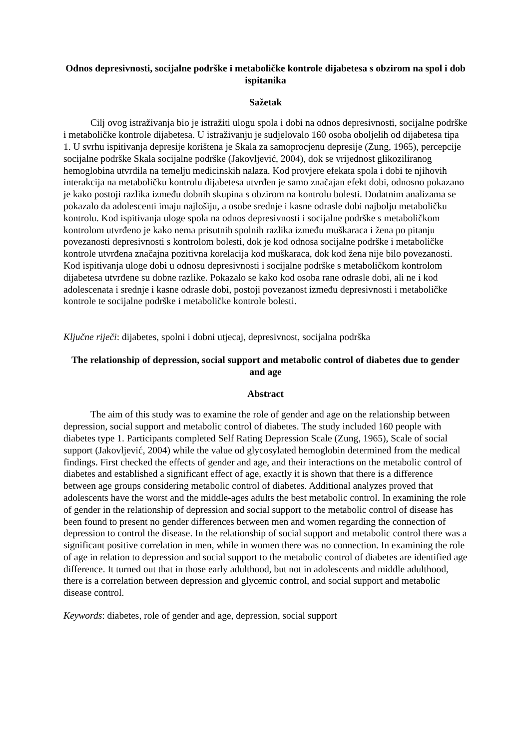Odnos depresivnosti, socijalne podrške i metaboličke kontrole dijabetesa s obzirom na spol i dob ispitanika
Sažetak
Cilj ovog istraživanja bio je istražiti ulogu spola i dobi na odnos depresivnosti, socijalne podrške i metaboličke kontrole dijabetesa. U istraživanju je sudjelovalo 160 osoba oboljelih od dijabetesa tipa 1. U svrhu ispitivanja depresije korištena je Skala za samoprocjenu depresije (Zung, 1965), percepcije socijalne podrške Skala socijalne podrške (Jakovljević, 2004), dok se vrijednost glikoziliranog hemoglobina utvrdila na temelju medicinskih nalaza. Kod provjere efekata spola i dobi te njihovih interakcija na metaboličku kontrolu dijabetesa utvrđen je samo značajan efekt dobi, odnosno pokazano je kako postoji razlika između dobnih skupina s obzirom na kontrolu bolesti. Dodatnim analizama se pokazalo da adolescenti imaju najlošiju, a osobe srednje i kasne odrasle dobi najbolju metaboličku kontrolu. Kod ispitivanja uloge spola na odnos depresivnosti i socijalne podrške s metaboličkom kontrolom utvrđeno je kako nema prisutnih spolnih razlika između muškaraca i žena po pitanju povezanosti depresivnosti s kontrolom bolesti, dok je kod odnosa socijalne podrške i metaboličke kontrole utvrđena značajna pozitivna korelacija kod muškaraca, dok kod žena nije bilo povezanosti. Kod ispitivanja uloge dobi u odnosu depresivnosti i socijalne podrške s metaboličkom kontrolom dijabetesa utvrđene su dobne razlike. Pokazalo se kako kod osoba rane odrasle dobi, ali ne i kod adolescenata i srednje i kasne odrasle dobi, postoji povezanost između depresivnosti i metaboličke kontrole te socijalne podrške i metaboličke kontrole bolesti.
Ključne riječi: dijabetes, spolni i dobni utjecaj, depresivnost, socijalna podrška
The relationship of depression, social support and metabolic control of diabetes due to gender and age
Abstract
The aim of this study was to examine the role of gender and age on the relationship between depression, social support and metabolic control of diabetes. The study included 160 people with diabetes type 1. Participants completed Self Rating Depression Scale (Zung, 1965), Scale of social support (Jakovljević, 2004) while the value od glycosylated hemoglobin determined from the medical findings. First checked the effects of gender and age, and their interactions on the metabolic control of diabetes and established a significant effect of age, exactly it is shown that there is a difference between age groups considering metabolic control of diabetes. Additional analyzes proved that adolescents have the worst and the middle-ages adults the best metabolic control. In examining the role of gender in the relationship of depression and social support to the metabolic control of disease has been found to present no gender differences between men and women regarding the connection of depression to control the disease. In the relationship of social support and metabolic control there was a significant positive correlation in men, while in women there was no connection. In examining the role of age in relation to depression and social support to the metabolic control of diabetes are identified age difference. It turned out that in those early adulthood, but not in adolescents and middle adulthood, there is a correlation between depression and glycemic control, and social support and metabolic disease control.
Keywords: diabetes, role of gender and age, depression, social support